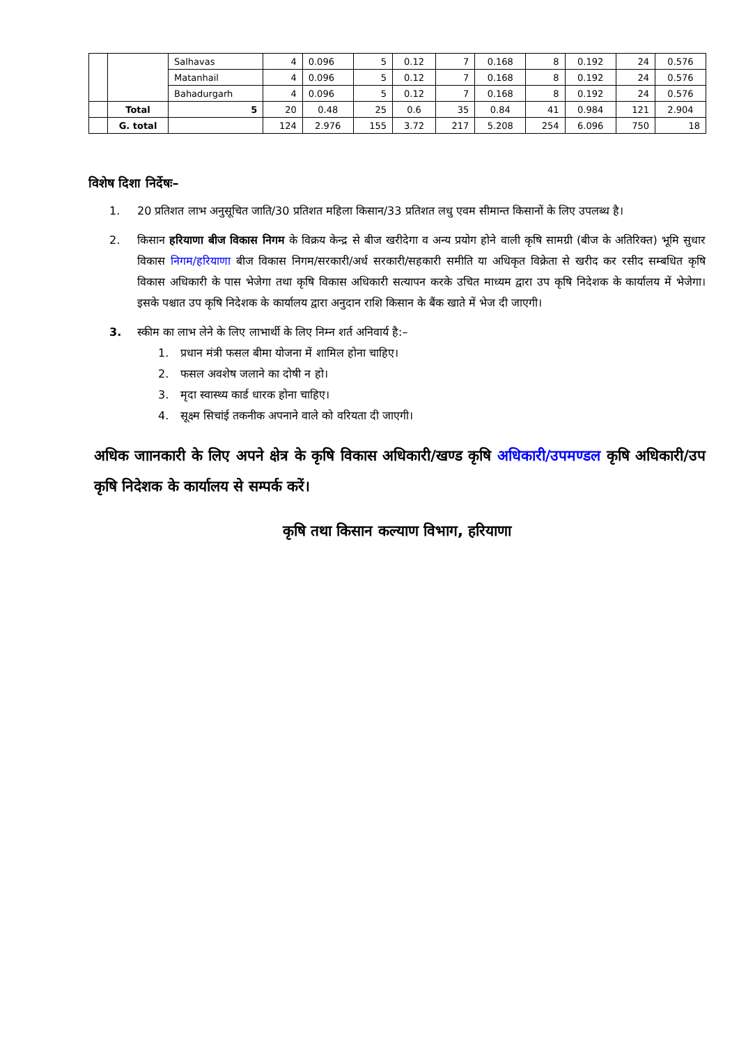| | | Salhavas | 4 | 0.096 | 5 | 0.12 | 7 | 0.168 | 8 | 0.192 | 24 | 0.576 |
| | | Matanhail | 4 | 0.096 | 5 | 0.12 | 7 | 0.168 | 8 | 0.192 | 24 | 0.576 |
| | | Bahadurgarh | 4 | 0.096 | 5 | 0.12 | 7 | 0.168 | 8 | 0.192 | 24 | 0.576 |
| | Total | 5 | 20 | 0.48 | 25 | 0.6 | 35 | 0.84 | 41 | 0.984 | 121 | 2.904 |
| | G. total | | 124 | 2.976 | 155 | 3.72 | 217 | 5.208 | 254 | 6.096 | 750 | 18 |
विशेष दिशा निर्देषः–
1. 20 प्रतिशत लाभ अनुसूचित जाति/30 प्रतिशत महिला किसान/33 प्रतिशत लधु एवम सीमान्त किसानों के लिए उपलब्ध है।
2. किसान हरियाणा बीज विकास निगम के विक्रय केन्द्र से बीज खरीदेगा व अन्य प्रयोग होने वाली कृषि सामग्री (बीज के अतिरिक्त) भूमि सुधार विकास निगम/हरियाणा बीज विकास निगम/सरकारी/अर्ध सरकारी/सहकारी समीति या अधिकृत विक्रेता से खरीद कर रसीद सम्बधित कृषि विकास अधिकारी के पास भेजेगा तथा कृषि विकास अधिकारी सत्यापन करके उचित माध्यम द्वारा उप कृषि निदेशक के कार्यालय में भेजेगा। इसके पश्चात उप कृषि निदेशक के कार्यालय द्वारा अनुदान राशि किसान के बैंक खाते में भेज दी जाएगी।
3. स्कीम का लाभ लेने के लिए लाभार्थी के लिए निम्न शर्त अनिवार्य है:–
1. प्रधान मंत्री फसल बीमा योजना में शामिल होना चाहिए।
2. फसल अवशेष जलाने का दोषी न हो।
3. मृदा स्वास्थ्य कार्ड धारक होना चाहिए।
4. सूक्ष्म सिचांई तकनीक अपनाने वाले को वरियता दी जाएगी।
अधिक जाानकारी के लिए अपने क्षेत्र के कृषि विकास अधिकारी/खण्ड कृषि अधिकारी/उपमण्डल कृषि अधिकारी/उप कृषि निदेशक के कार्यालय से सम्पर्क करें।
कृषि तथा किसान कल्याण विभाग, हरियाणा